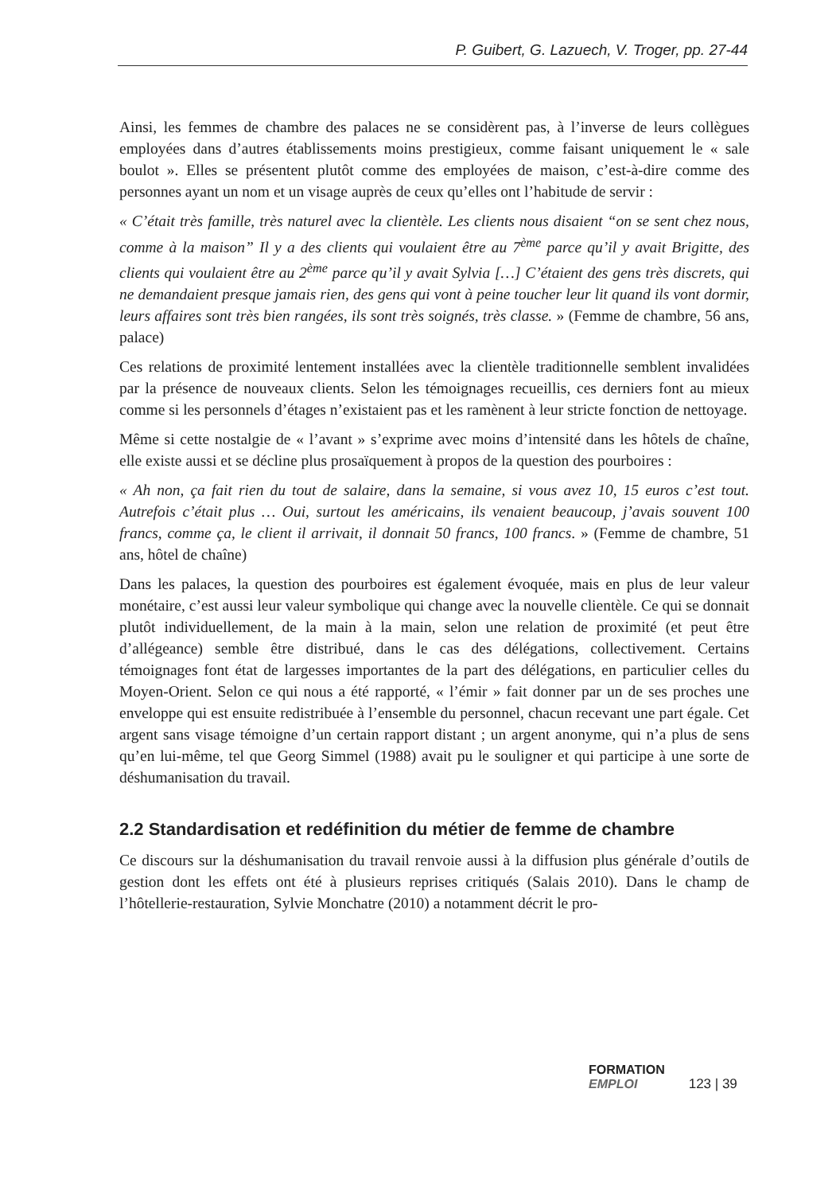P. Guibert, G. Lazuech, V. Troger, pp. 27-44
Ainsi, les femmes de chambre des palaces ne se considèrent pas, à l’inverse de leurs collègues employées dans d’autres établissements moins prestigieux, comme faisant uniquement le « sale boulot ». Elles se présentent plutôt comme des employées de maison, c’est-à-dire comme des personnes ayant un nom et un visage auprès de ceux qu’elles ont l’habitude de servir :
« C’était très famille, très naturel avec la clientèle. Les clients nous disaient “on se sent chez nous, comme à la maison” Il y a des clients qui voulaient être au 7<sup>ème</sup> parce qu’il y avait Brigitte, des clients qui voulaient être au 2<sup>ème</sup> parce qu’il y avait Sylvia […] C’étaient des gens très discrets, qui ne demandaient presque jamais rien, des gens qui vont à peine toucher leur lit quand ils vont dormir, leurs affaires sont très bien rangées, ils sont très soignés, très classe. » (Femme de chambre, 56 ans, palace)
Ces relations de proximité lentement installées avec la clientèle traditionnelle semblent invalidées par la présence de nouveaux clients. Selon les témoignages recueillis, ces derniers font au mieux comme si les personnels d’étages n’existaient pas et les ramènent à leur stricte fonction de nettoyage.
Même si cette nostalgie de « l’avant » s’exprime avec moins d’intensité dans les hôtels de chaîne, elle existe aussi et se décline plus prosaïquement à propos de la question des pourboires :
« Ah non, ça fait rien du tout de salaire, dans la semaine, si vous avez 10, 15 euros c’est tout. Autrefois c’était plus … Oui, surtout les américains, ils venaient beaucoup, j’avais souvent 100 francs, comme ça, le client il arrivait, il donnait 50 francs, 100 francs. » (Femme de chambre, 51 ans, hôtel de chaîne)
Dans les palaces, la question des pourboires est également évoquée, mais en plus de leur valeur monétaire, c’est aussi leur valeur symbolique qui change avec la nouvelle clientèle. Ce qui se donnait plutôt individuellement, de la main à la main, selon une relation de proximité (et peut être d’allégeance) semble être distribué, dans le cas des délégations, collectivement. Certains témoignages font état de largesses importantes de la part des délégations, en particulier celles du Moyen-Orient. Selon ce qui nous a été rapporté, « l’émir » fait donner par un de ses proches une enveloppe qui est ensuite redistribuée à l’ensemble du personnel, chacun recevant une part égale. Cet argent sans visage témoigne d’un certain rapport distant ; un argent anonyme, qui n’a plus de sens qu’en lui-même, tel que Georg Simmel (1988) avait pu le souligner et qui participe à une sorte de déshumanisation du travail.
2.2 Standardisation et redéfinition du métier de femme de chambre
Ce discours sur la déshumanisation du travail renvoie aussi à la diffusion plus générale d’outils de gestion dont les effets ont été à plusieurs reprises critiqués (Salais 2010). Dans le champ de l’hôtellerie-restauration, Sylvie Monchatre (2010) a notamment décrit le pro-
FORMATION
EMPLOI 123 | 39